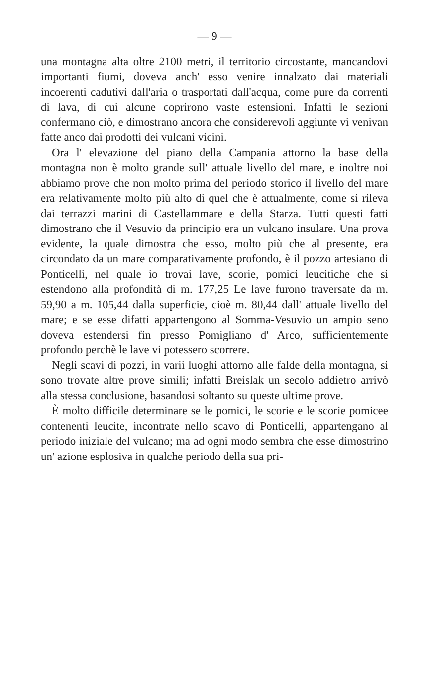— 9 —
una montagna alta oltre 2100 metri, il territorio circostante, mancandovi importanti fiumi, doveva anch' esso venire innalzato dai materiali incoerenti cadutivi dall'aria o trasportati dall'acqua, come pure da correnti di lava, di cui alcune coprirono vaste estensioni. Infatti le sezioni confermano ciò, e dimostrano ancora che considerevoli aggiunte vi venivan fatte anco dai prodotti dei vulcani vicini.
Ora l' elevazione del piano della Campania attorno la base della montagna non è molto grande sull' attuale livello del mare, e inoltre noi abbiamo prove che non molto prima del periodo storico il livello del mare era relativamente molto più alto di quel che è attualmente, come si rileva dai terrazzi marini di Castellammare e della Starza. Tutti questi fatti dimostrano che il Vesuvio da principio era un vulcano insulare. Una prova evidente, la quale dimostra che esso, molto più che al presente, era circondato da un mare comparativamente profondo, è il pozzo artesiano di Ponticelli, nel quale io trovai lave, scorie, pomici leucitiche che si estendono alla profondità di m. 177,25 Le lave furono traversate da m. 59,90 a m. 105,44 dalla superficie, cioè m. 80,44 dall' attuale livello del mare; e se esse difatti appartengono al Somma-Vesuvio un ampio seno doveva estendersi fin presso Pomigliano d' Arco, sufficientemente profondo perchè le lave vi potessero scorrere.
Negli scavi di pozzi, in varii luoghi attorno alle falde della montagna, si sono trovate altre prove simili; infatti Breislak un secolo addietro arrivò alla stessa conclusione, basandosi soltanto su queste ultime prove.
È molto difficile determinare se le pomici, le scorie e le scorie pomicee contenenti leucite, incontrate nello scavo di Ponticelli, appartengano al periodo iniziale del vulcano; ma ad ogni modo sembra che esse dimostrino un' azione esplosiva in qualche periodo della sua pri-